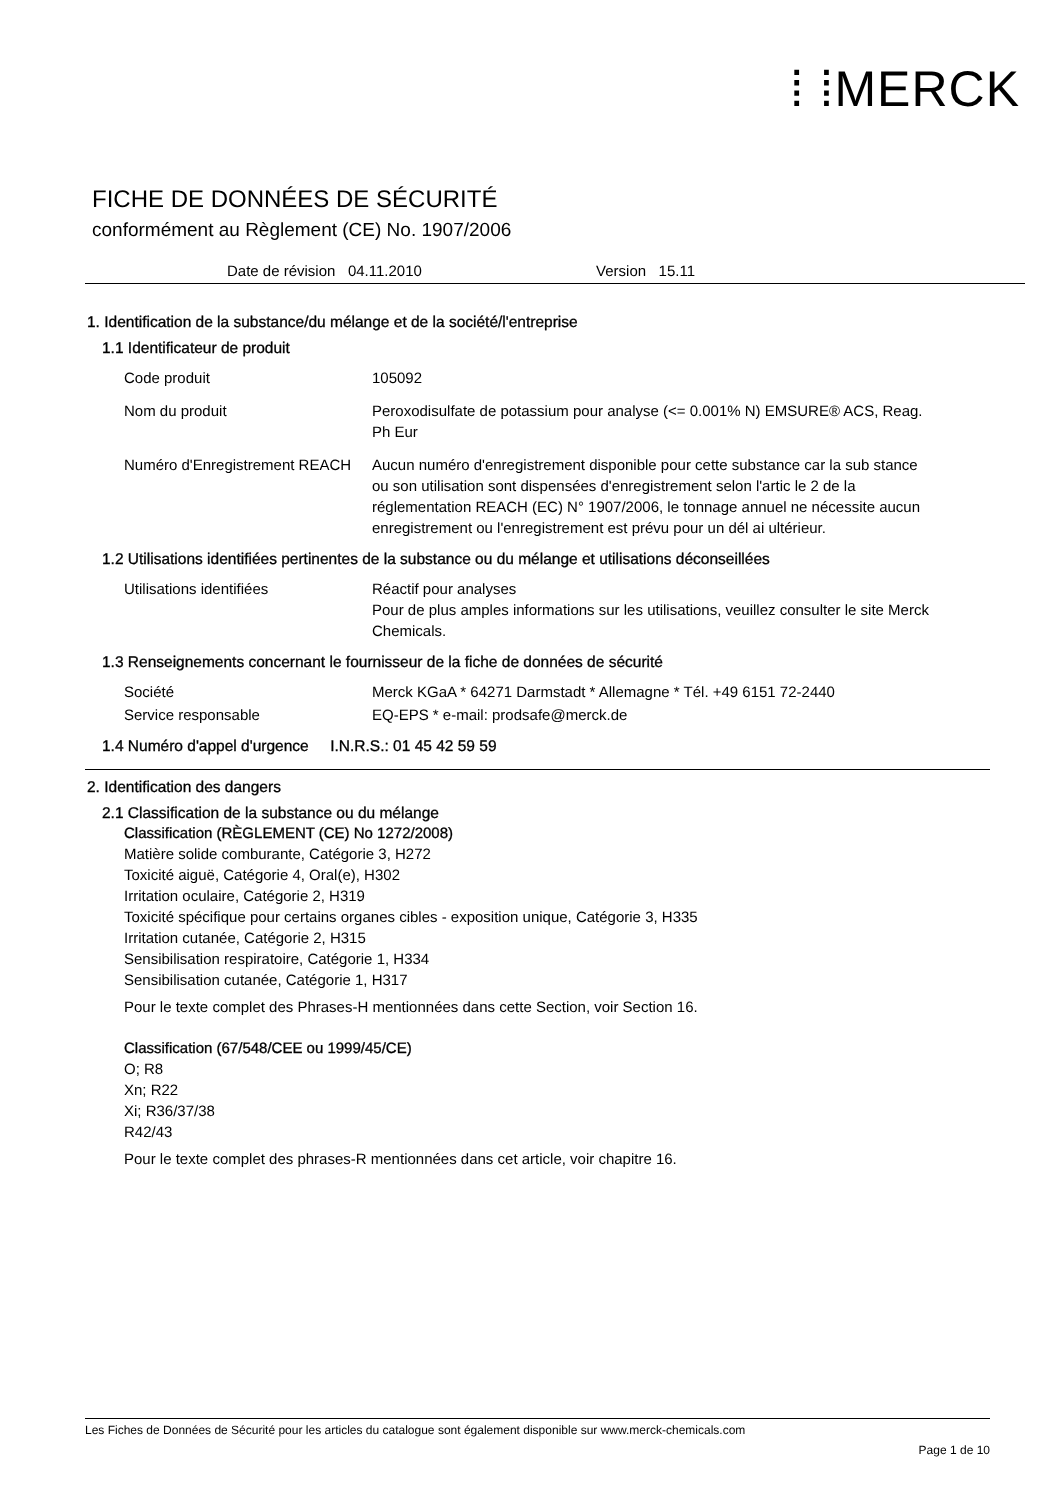⁞ ⁞MERCK
FICHE DE DONNÉES DE SÉCURITÉ
conformément au Règlement (CE) No. 1907/2006
Date de révision 04.11.2010 Version 15.11
1. Identification de la substance/du mélange et de la société/l'entreprise
1.1 Identificateur de produit
Code produit 105092
Nom du produit Peroxodisulfate de potassium pour analyse (<= 0.001% N) EMSURE® ACS, Reag. Ph Eur
Numéro d'Enregistrement REACH
Aucun numéro d'enregistrement disponible pour cette substance car la sub stance ou son utilisation sont dispensées d'enregistrement selon l'artic le 2 de la réglementation REACH (EC) N° 1907/2006, le tonnage annuel ne nécessite aucun enregistrement ou l'enregistrement est prévu pour un dél ai ultérieur.
1.2 Utilisations identifiées pertinentes de la substance ou du mélange et utilisations déconseillées
Utilisations identifiées Réactif pour analyses
Pour de plus amples informations sur les utilisations, veuillez consulter le site Merck Chemicals.
1.3 Renseignements concernant le fournisseur de la fiche de données de sécurité
Société Merck KGaA * 64271 Darmstadt * Allemagne * Tél. +49 6151 72-2440
Service responsable EQ-EPS * e-mail: prodsafe@merck.de
1.4 Numéro d'appel d'urgence I.N.R.S.: 01 45 42 59 59
2. Identification des dangers
2.1 Classification de la substance ou du mélange
Classification (RÈGLEMENT (CE) No 1272/2008)
Matière solide comburante, Catégorie 3, H272
Toxicité aiguë, Catégorie 4, Oral(e), H302
Irritation oculaire, Catégorie 2, H319
Toxicité spécifique pour certains organes cibles - exposition unique, Catégorie 3, H335
Irritation cutanée, Catégorie 2, H315
Sensibilisation respiratoire, Catégorie 1, H334
Sensibilisation cutanée, Catégorie 1, H317
Pour le texte complet des Phrases-H mentionnées dans cette Section, voir Section 16.
Classification (67/548/CEE ou 1999/45/CE)
O; R8
Xn; R22
Xi; R36/37/38
R42/43
Pour le texte complet des phrases-R mentionnées dans cet article, voir chapitre 16.
Les Fiches de Données de Sécurité pour les articles du catalogue sont également disponible sur www.merck-chemicals.com
Page 1 de 10